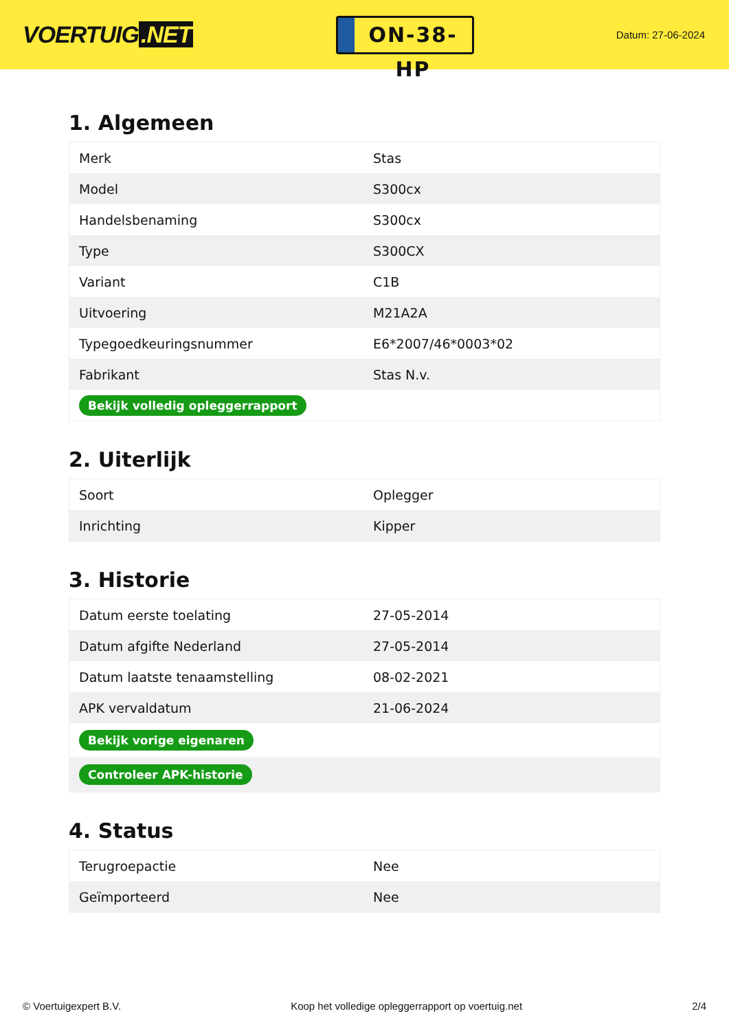VOERTUIG.NET
ON-38-HP
Datum: 27-06-2024
1. Algemeen
| Merk | Stas |
| Model | S300cx |
| Handelsbenaming | S300cx |
| Type | S300CX |
| Variant | C1B |
| Uitvoering | M21A2A |
| Typegoedkeuringsnummer | E6*2007/46*0003*02 |
| Fabrikant | Stas N.v. |
| Bekijk volledig opleggerrapport | |
2. Uiterlijk
| Soort | Oplegger |
| Inrichting | Kipper |
3. Historie
| Datum eerste toelating | 27-05-2014 |
| Datum afgifte Nederland | 27-05-2014 |
| Datum laatste tenaamstelling | 08-02-2021 |
| APK vervaldatum | 21-06-2024 |
| Bekijk vorige eigenaren | |
| Controleer APK-historie | |
4. Status
| Terugroepactie | Nee |
| Geïmporteerd | Nee |
© Voertuigexpert B.V. Koop het volledige opleggerrapport op voertuig.net 2/4